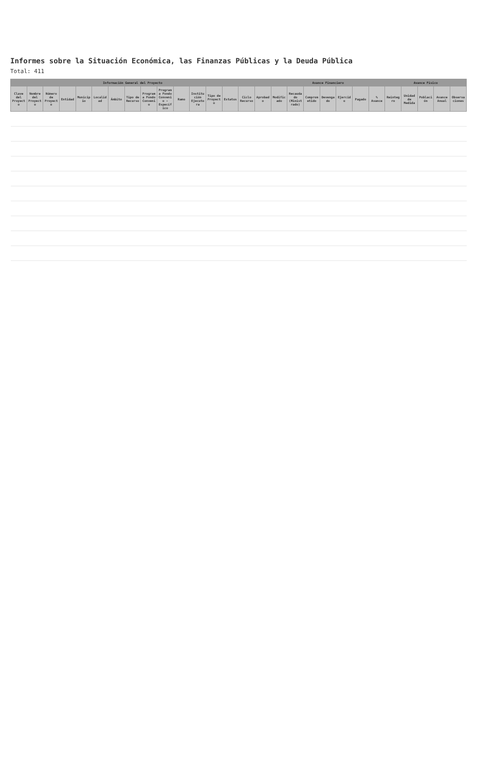Informes sobre la Situación Económica, las Finanzas Públicas y la Deuda Pública
Total: 411
| Información General del Proyecto | | | | | | | | | | | | | | | Avance Financiero | | | | | | | | | Avance Físico | | | |
| --- | --- | --- | --- | --- | --- | --- | --- | --- | --- | --- | --- | --- | --- | --- | --- | --- | --- | --- | --- | --- | --- | --- | --- | --- | --- | --- | --- |
| Clave del Proyecto | Nombre del Proyecto | Número de Proyecto | Entidad | Municipio | Localidad | Ámbito | Tipo de Recurso | Programa Fondo Convenio | Programa Fondo Convenio - Específico | Ramo | Institución Ejecutora | Tipo de Proyecto | Estatus | Ciclo Recurso | Aprobado | Modificado | Recaudado (Ministrado) | Comprometido | Devengado | Ejercido | Pagado | % Avance | Reintegro | Unidad de Medida | Población | Avance Anual | Observaciones |